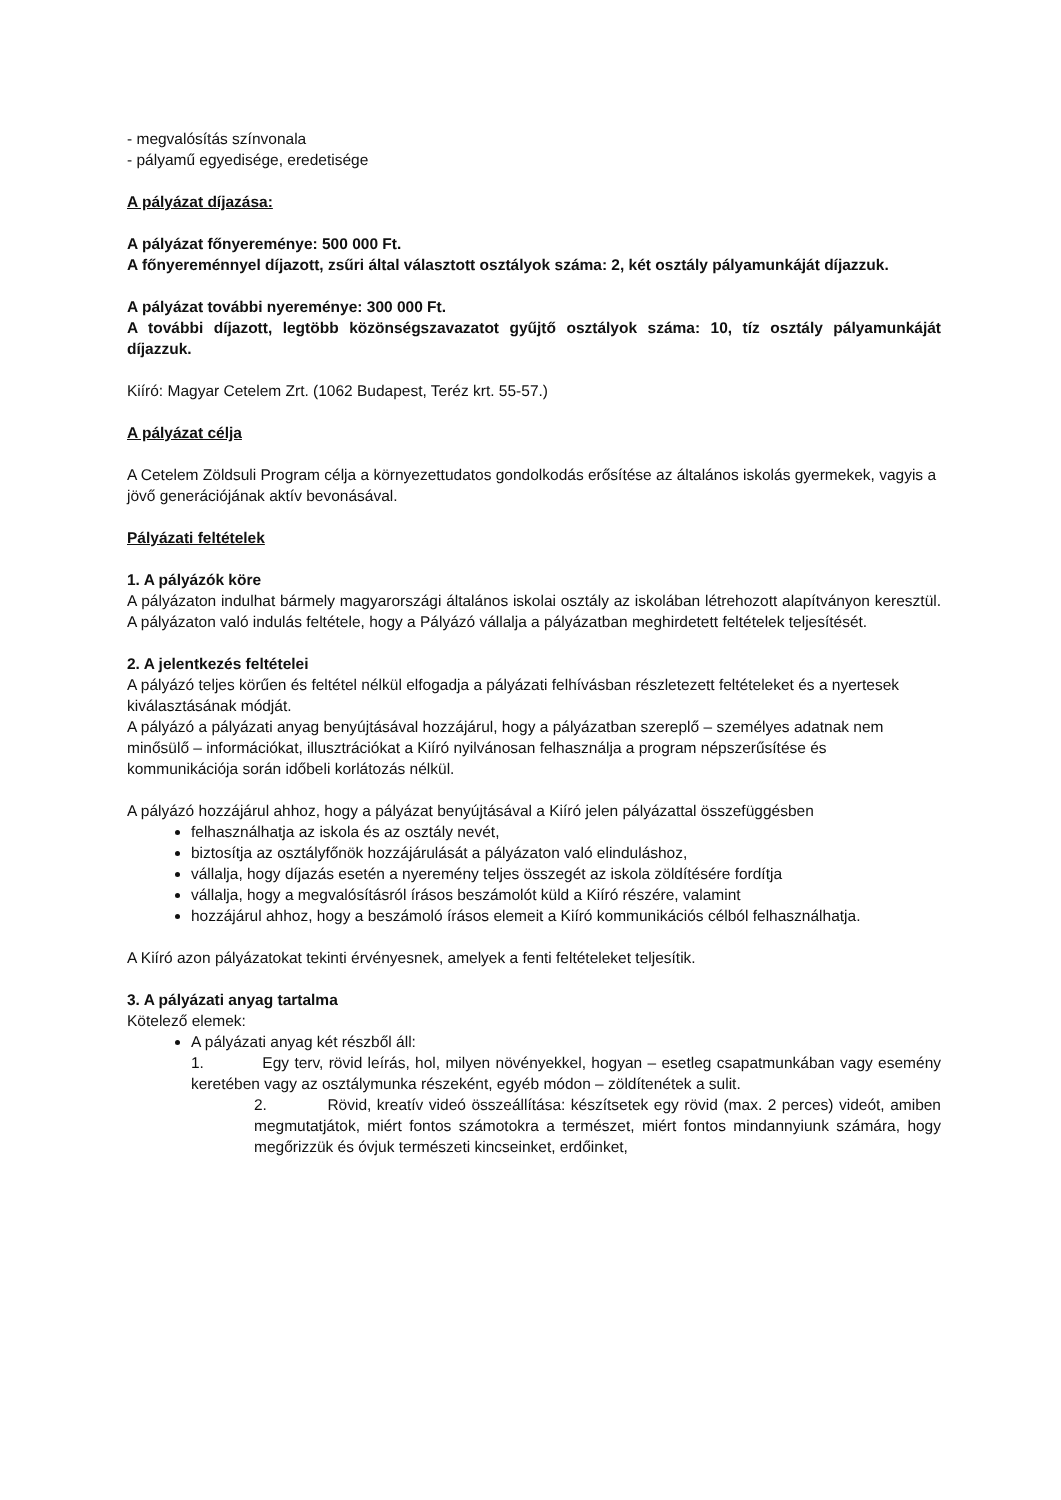- megvalósítás színvonala
- pályamű egyedisége, eredetisége
A pályázat díjazása:
A pályázat főnyereménye: 500 000 Ft.
A főnyereménnyel díjazott, zsűri által választott osztályok száma: 2, két osztály pályamunkáját díjazzuk.
A pályázat további nyereménye: 300 000 Ft.
A további díjazott, legtöbb közönségszavazatot gyűjtő osztályok száma: 10, tíz osztály pályamunkáját díjazzuk.
Kiíró: Magyar Cetelem Zrt. (1062 Budapest, Teréz krt. 55-57.)
A pályázat célja
A Cetelem Zöldsuli Program célja a környezettudatos gondolkodás erősítése az általános iskolás gyermekek, vagyis a jövő generációjának aktív bevonásával.
Pályázati feltételek
1. A pályázók köre
A pályázaton indulhat bármely magyarországi általános iskolai osztály az iskolában létrehozott alapítványon keresztül. A pályázaton való indulás feltétele, hogy a Pályázó vállalja a pályázatban meghirdetett feltételek teljesítését.
2. A jelentkezés feltételei
A pályázó teljes körűen és feltétel nélkül elfogadja a pályázati felhívásban részletezett feltételeket és a nyertesek kiválasztásának módját.
A pályázó a pályázati anyag benyújtásával hozzájárul, hogy a pályázatban szereplő – személyes adatnak nem minősülő – információkat, illusztrációkat a Kiíró nyilvánosan felhasználja a program népszerűsítése és kommunikációja során időbeli korlátozás nélkül.
A pályázó hozzájárul ahhoz, hogy a pályázat benyújtásával a Kiíró jelen pályázattal összefüggésben
felhasználhatja az iskola és az osztály nevét,
biztosítja az osztályfőnök hozzájárulását a pályázaton való elinduláshoz,
vállalja, hogy díjazás esetén a nyeremény teljes összegét az iskola zöldítésére fordítja
vállalja, hogy a megvalósításról írásos beszámolót küld a Kiíró részére, valamint
hozzájárul ahhoz, hogy a beszámoló írásos elemeit a Kiíró kommunikációs célból felhasználhatja.
A Kiíró azon pályázatokat tekinti érvényesnek, amelyek a fenti feltételeket teljesítik.
3. A pályázati anyag tartalma
Kötelező elemek:
A pályázati anyag két részből áll:
1. Egy terv, rövid leírás, hol, milyen növényekkel, hogyan – esetleg csapatmunkában vagy esemény keretében vagy az osztálymunka részeként, egyéb módon – zöldítenétek a sulit.
2. Rövid, kreatív videó összeállítása: készítsetek egy rövid (max. 2 perces) videót, amiben megmutatjátok, miért fontos számotokra a természet, miért fontos mindannyiunk számára, hogy megőrizzük és óvjuk természeti kincseinket, erdőinket,